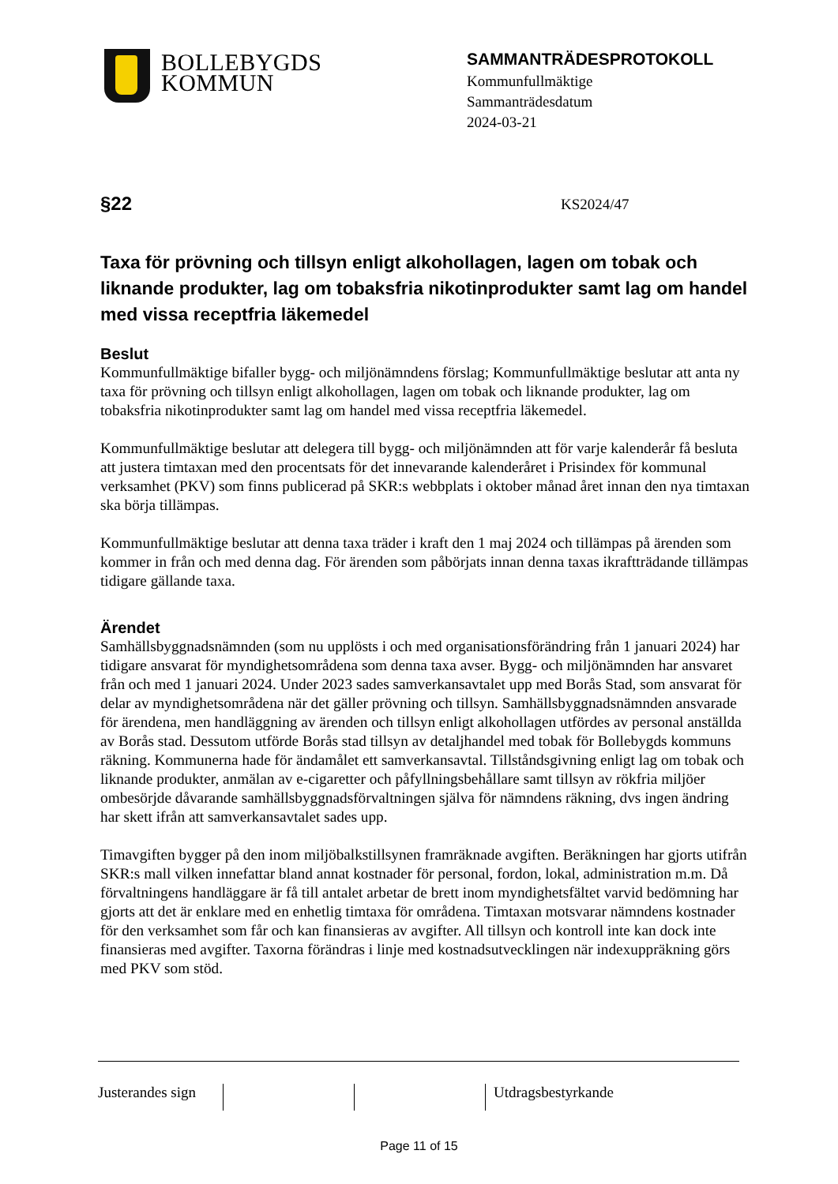BOLLEBYGDS
KOMMUN
SAMMANTRÄDESPROTOKOLL
Kommunfullmäktige
Sammanträdesdatum
2024-03-21
§22 KS2024/47
Taxa för prövning och tillsyn enligt alkohollagen, lagen om tobak och liknande produkter, lag om tobaksfria nikotinprodukter samt lag om handel med vissa receptfria läkemedel
Beslut
Kommunfullmäktige bifaller bygg- och miljönämndens förslag; Kommunfullmäktige beslutar att anta ny taxa för prövning och tillsyn enligt alkohollagen, lagen om tobak och liknande produkter, lag om tobaksfria nikotinprodukter samt lag om handel med vissa receptfria läkemedel.
Kommunfullmäktige beslutar att delegera till bygg- och miljönämnden att för varje kalenderår få besluta att justera timtaxan med den procentsats för det innevarande kalenderåret i Prisindex för kommunal verksamhet (PKV) som finns publicerad på SKR:s webbplats i oktober månad året innan den nya timtaxan ska börja tillämpas.
Kommunfullmäktige beslutar att denna taxa träder i kraft den 1 maj 2024 och tillämpas på ärenden som kommer in från och med denna dag. För ärenden som påbörjats innan denna taxas ikraftträdande tillämpas tidigare gällande taxa.
Ärendet
Samhällsbyggnadsnämnden (som nu upplösts i och med organisationsförändring från 1 januari 2024) har tidigare ansvarat för myndighetsområdena som denna taxa avser. Bygg- och miljönämnden har ansvaret från och med 1 januari 2024. Under 2023 sades samverkansavtalet upp med Borås Stad, som ansvarat för delar av myndighetsområdena när det gäller prövning och tillsyn. Samhällsbyggnadsnämnden ansvarade för ärendena, men handläggning av ärenden och tillsyn enligt alkohollagen utfördes av personal anställda av Borås stad. Dessutom utförde Borås stad tillsyn av detaljhandel med tobak för Bollebygds kommuns räkning. Kommunerna hade för ändamålet ett samverkansavtal. Tillståndsgivning enligt lag om tobak och liknande produkter, anmälan av e-cigaretter och påfyllningsbehållare samt tillsyn av rökfria miljöer ombesörjde dåvarande samhällsbyggnadsförvaltningen själva för nämndens räkning, dvs ingen ändring har skett ifrån att samverkansavtalet sades upp.
Timavgiften bygger på den inom miljöbalkstillsynen framräknade avgiften. Beräkningen har gjorts utifrån SKR:s mall vilken innefattar bland annat kostnader för personal, fordon, lokal, administration m.m. Då förvaltningens handläggare är få till antalet arbetar de brett inom myndighetsfältet varvid bedömning har gjorts att det är enklare med en enhetlig timtaxa för områdena. Timtaxan motsvarar nämndens kostnader för den verksamhet som får och kan finansieras av avgifter. All tillsyn och kontroll inte kan dock inte finansieras med avgifter. Taxorna förändras i linje med kostnadsutvecklingen när indexuppräkning görs med PKV som stöd.
Justerandes sign
Utdragsbestyrkande
Page 11 of 15